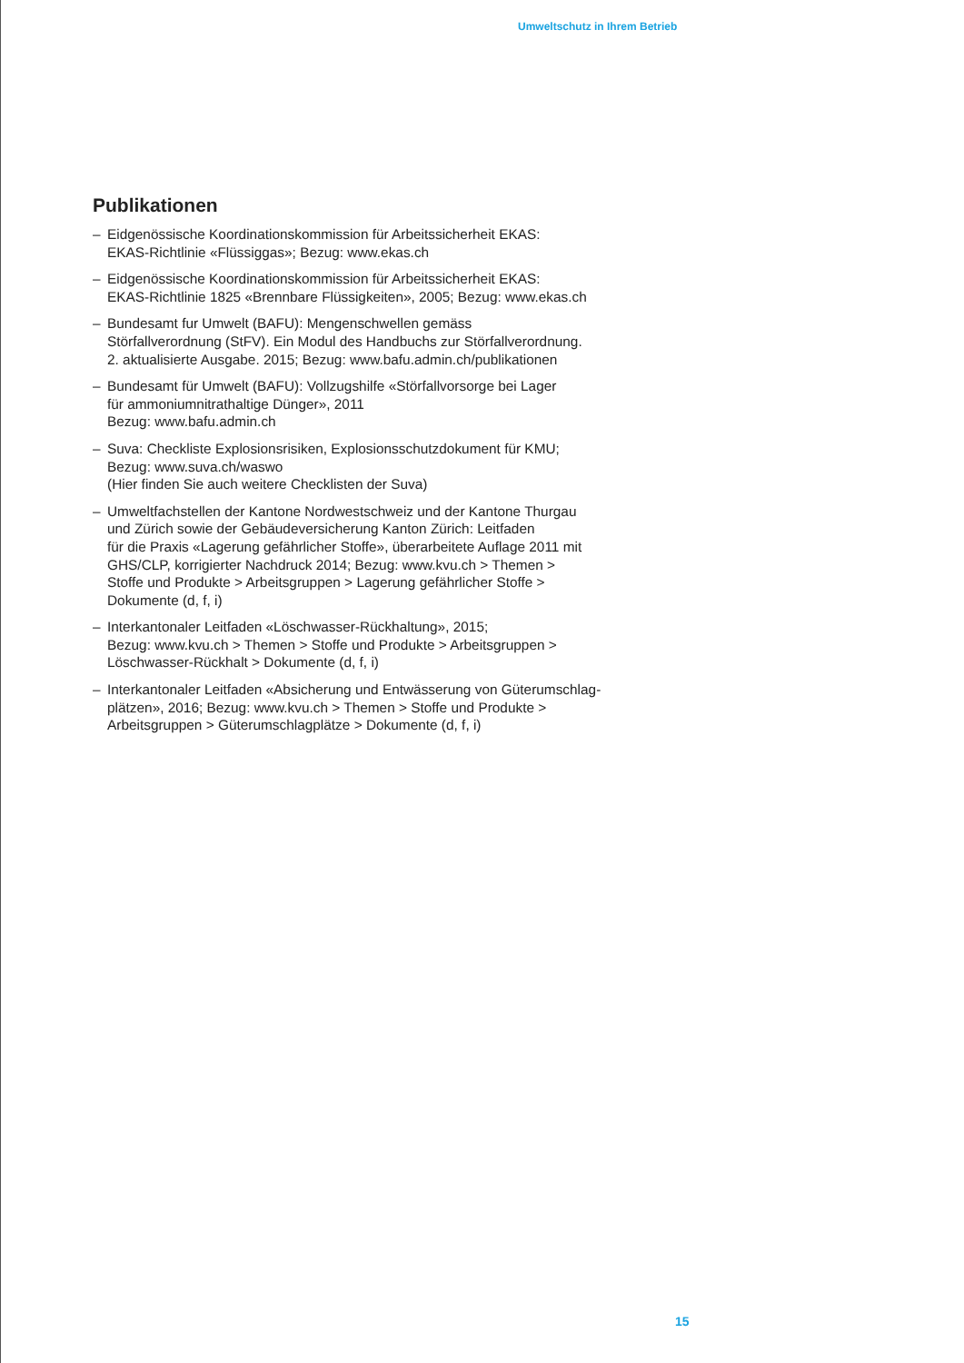Umweltschutz in Ihrem Betrieb
Publikationen
– Eidgenössische Koordinationskommission für Arbeitssicherheit EKAS:
EKAS-Richtlinie «Flüssiggas»; Bezug: www.ekas.ch
– Eidgenössische Koordinationskommission für Arbeitssicherheit EKAS:
EKAS-Richtlinie 1825 «Brennbare Flüssigkeiten», 2005; Bezug: www.ekas.ch
– Bundesamt fur Umwelt (BAFU): Mengenschwellen gemäss
Störfallverordnung (StFV). Ein Modul des Handbuchs zur Störfallverordnung.
2. aktualisierte Ausgabe. 2015; Bezug: www.bafu.admin.ch/publikationen
– Bundesamt für Umwelt (BAFU): Vollzugshilfe «Störfallvorsorge bei Lager
für ammoniumnitrathaltige Dünger», 2011
Bezug: www.bafu.admin.ch
– Suva: Checkliste Explosionsrisiken, Explosionsschutzdokument für KMU;
Bezug: www.suva.ch/waswo
(Hier finden Sie auch weitere Checklisten der Suva)
– Umweltfachstellen der Kantone Nordwestschweiz und der Kantone Thurgau
und Zürich sowie der Gebäudeversicherung Kanton Zürich: Leitfaden
für die Praxis «Lagerung gefährlicher Stoffe», überarbeitete Auflage 2011 mit
GHS/CLP, korrigierter Nachdruck 2014; Bezug: www.kvu.ch > Themen >
Stoffe und Produkte > Arbeitsgruppen > Lagerung gefährlicher Stoffe >
Dokumente (d, f, i)
– Interkantonaler Leitfaden «Löschwasser-Rückhaltung», 2015;
Bezug: www.kvu.ch > Themen > Stoffe und Produkte > Arbeitsgruppen >
Löschwasser-Rückhalt > Dokumente (d, f, i)
– Interkantonaler Leitfaden «Absicherung und Entwässerung von Güterumschlag-
plätzen», 2016; Bezug: www.kvu.ch > Themen > Stoffe und Produkte >
Arbeitsgruppen > Güterumschlagplätze > Dokumente (d, f, i)
15